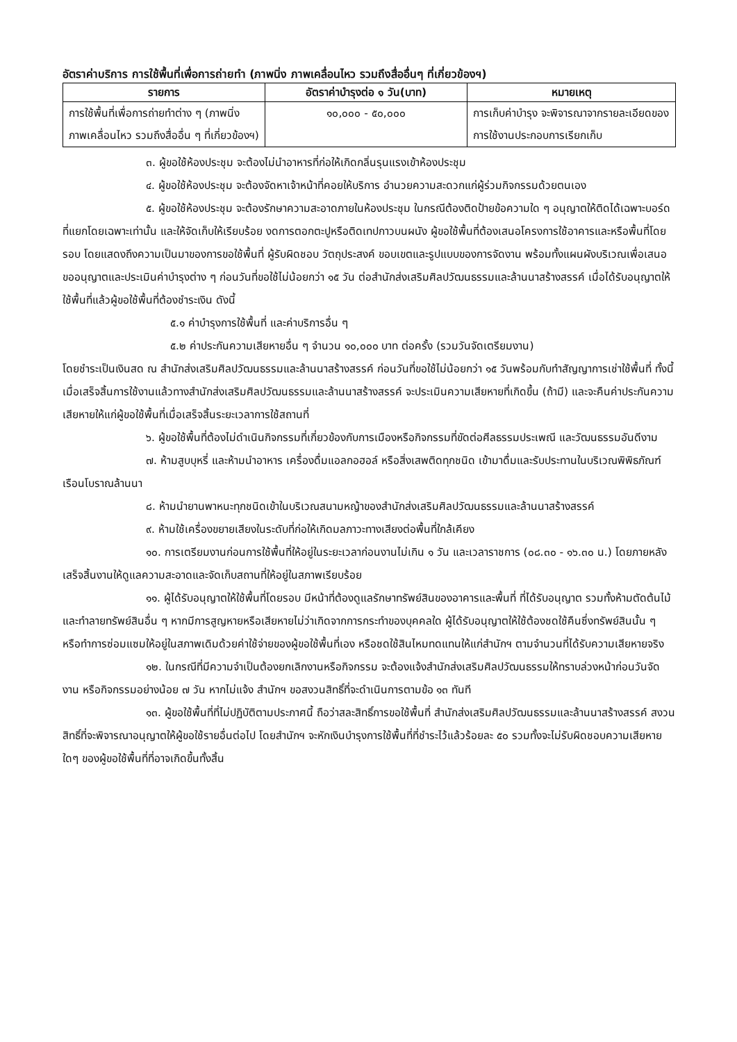อัตราค่าบริการ การใช้พื้นที่เพื่อการถ่ายทำ (ภาพนิ่ง ภาพเคลื่อนไหว รวมถึงสื่ออื่นๆ ที่เกี่ยวข้องฯ)
| รายการ | อัตราค่าบำรุงต่อ ๑ วัน(บาท) | หมายเหตุ |
| --- | --- | --- |
| การใช้พื้นที่เพื่อการถ่ายทำต่าง ๆ (ภาพนิ่ง ภาพเคลื่อนไหว รวมถึงสื่ออื่น ๆ ที่เกี่ยวข้องฯ) | ๑๐,๐๐๐ - ๕๐,๐๐๐ | การเก็บค่าบำรุง จะพิจารณาจากรายละเอียดของการใช้งานประกอบการเรียกเก็บ |
๓. ผู้ขอใช้ห้องประชุม จะต้องไม่นำอาหารที่ก่อให้เกิดกลิ่นรุนแรงเข้าห้องประชุม
๔. ผู้ขอใช้ห้องประชุม จะต้องจัดหาเจ้าหน้าที่คอยให้บริการ อำนวยความสะดวกแก่ผู้ร่วมกิจกรรมด้วยตนเอง
๕. ผู้ขอใช้ห้องประชุม จะต้องรักษาความสะอาดภายในห้องประชุม ในกรณีต้องติดป้ายข้อความใด ๆ อนุญาตให้ติดได้เฉพาะบอร์ดที่แยกโดยเฉพาะเท่านั้น และให้จัดเก็บให้เรียบร้อย งดการตอกตะปูหรือติดเทปกาวบนผนัง ผู้ขอใช้พื้นที่ต้องเสนอโครงการใช้อาคารและหรือพื้นที่โดยรอบ โดยแสดงถึงความเป็นมาของการขอใช้พื้นที่ ผู้รับผิดชอบ วัตถุประสงค์ ขอบเขตและรูปแบบของการจัดงาน พร้อมทั้งแผนผังบริเวณเพื่อเสนอขออนุญาตและประเมินค่าบำรุงต่าง ๆ ก่อนวันที่ขอใช้ไม่น้อยกว่า ๑๕ วัน ต่อสำนักส่งเสริมศิลปวัฒนธรรมและล้านนาสร้างสรรค์ เมื่อได้รับอนุญาตให้ใช้พื้นที่แล้วผู้ขอใช้พื้นที่ต้องชำระเงิน ดังนี้
๕.๑ ค่าบำรุงการใช้พื้นที่ และค่าบริการอื่น ๆ
๕.๒ ค่าประกันความเสียหายอื่น ๆ จำนวน ๑๐,๐๐๐ บาท ต่อครั้ง (รวมวันจัดเตรียมงาน)
โดยชำระเป็นเงินสด ณ สำนักส่งเสริมศิลปวัฒนธรรมและล้านนาสร้างสรรค์ ก่อนวันที่ขอใช้ไม่น้อยกว่า ๑๕ วันพร้อมกับทำสัญญาการเช่าใช้พื้นที่ ทั้งนี้ เมื่อเสร็จสิ้นการใช้งานแล้วทางสำนักส่งเสริมศิลปวัฒนธรรมและล้านนาสร้างสรรค์ จะประเมินความเสียหายที่เกิดขึ้น (ถ้ามี) และจะคืนค่าประกันความเสียหายให้แก่ผู้ขอใช้พื้นที่เมื่อเสร็จสิ้นระยะเวลาการใช้สถานที่
๖. ผู้ขอใช้พื้นที่ต้องไม่ดำเนินกิจกรรมที่เกี่ยวข้องกับการเมืองหรือกิจกรรมที่ขัดต่อศีลธรรมประเพณี และวัฒนธรรมอันดีงาม
๗. ห้ามสูบบุหรี่ และห้ามนำอาหาร เครื่องดื่มแอลกอฮอล์ หรือสิ่งเสพติดทุกชนิด เข้ามาดื่มและรับประทานในบริเวณพิพิธภัณฑ์เรือนโบราณล้านนา
๘. ห้ามนำยานพาหนะทุกชนิดเข้าในบริเวณสนามหญ้าของสำนักส่งเสริมศิลปวัฒนธรรมและล้านนาสร้างสรรค์
๙. ห้ามใช้เครื่องขยายเสียงในระดับที่ก่อให้เกิดมลภาวะทางเสียงต่อพื้นที่ใกล้เคียง
๑๐. การเตรียมงานก่อนการใช้พื้นที่ให้อยู่ในระยะเวลาก่อนงานไม่เกิน ๑ วัน และเวลาราชการ (๐๘.๓๐ - ๑๖.๓๐ น.) โดยภายหลังเสร็จสิ้นงานให้ดูแลความสะอาดและจัดเก็บสถานที่ให้อยู่ในสภาพเรียบร้อย
๑๑. ผู้ได้รับอนุญาตให้ใช้พื้นที่โดยรอบ มีหน้าที่ต้องดูแลรักษาทรัพย์สินของอาคารและพื้นที่ ที่ได้รับอนุญาต รวมทั้งห้ามตัดต้นไม้ และทำลายทรัพย์สินอื่น ๆ หากมีการสูญหายหรือเสียหายไม่ว่าเกิดจากการกระทำของบุคคลใด ผู้ได้รับอนุญาตให้ใช้ต้องชดใช้คืนซึ่งทรัพย์สินนั้น ๆ หรือทำการซ่อมแซมให้อยู่ในสภาพเดิมด้วยค่าใช้จ่ายของผู้ขอใช้พื้นที่เอง หรือชดใช้สินไหมทดแทนให้แก่สำนักฯ ตามจำนวนที่ได้รับความเสียหายจริง
๑๒. ในกรณีที่มีความจำเป็นต้องยกเลิกงานหรือกิจกรรม จะต้องแจ้งสำนักส่งเสริมศิลปวัฒนธรรมให้ทราบล่วงหน้าก่อนวันจัดงาน หรือกิจกรรมอย่างน้อย ๗ วัน หากไม่แจ้ง สำนักฯ ขอสงวนสิทธิ์ที่จะดำเนินการตามข้อ ๑๓ ทันที
๑๓. ผู้ขอใช้พื้นที่ที่ไม่ปฏิบัติตามประกาศนี้ ถือว่าสละสิทธิ์การขอใช้พื้นที่ สำนักส่งเสริมศิลปวัฒนธรรมและล้านนาสร้างสรรค์ สงวนสิทธิ์ที่จะพิจารณาอนุญาตให้ผู้ขอใช้รายอื่นต่อไป โดยสำนักฯ จะหักเงินบำรุงการใช้พื้นที่ที่ชำระไว้แล้วร้อยละ ๕๐ รวมทั้งจะไม่รับผิดชอบความเสียหายใดๆ ของผู้ขอใช้พื้นที่ที่อาจเกิดขึ้นทั้งสิ้น